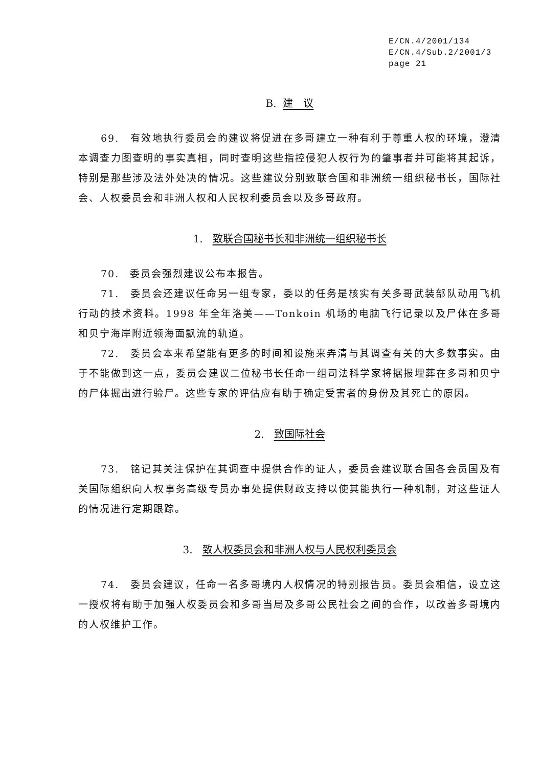E/CN.4/2001/134
E/CN.4/Sub.2/2001/3
page 21
B. 建　议
69.　有效地执行委员会的建议将促进在多哥建立一种有利于尊重人权的环境，澄清本调查力图查明的事实真相，同时查明这些指控侵犯人权行为的肇事者并可能将其起诉，特别是那些涉及法外处决的情况。这些建议分别致联合国和非洲统一组织秘书长，国际社会、人权委员会和非洲人权和人民权利委员会以及多哥政府。
1. 致联合国秘书长和非洲统一组织秘书长
70.　委员会强烈建议公布本报告。
71.　委员会还建议任命另一组专家，委以的任务是核实有关多哥武装部队动用飞机行动的技术资料。1998 年全年洛美——Tonkoin 机场的电脑飞行记录以及尸体在多哥和贝宁海岸附近领海面飘流的轨道。
72.　委员会本来希望能有更多的时间和设施来弄清与其调查有关的大多数事实。由于不能做到这一点，委员会建议二位秘书长任命一组司法科学家将据报埋葬在多哥和贝宁的尸体掘出进行验尸。这些专家的评估应有助于确定受害者的身份及其死亡的原因。
2. 致国际社会
73.　铭记其关注保护在其调查中提供合作的证人，委员会建议联合国各会员国及有关国际组织向人权事务高级专员办事处提供财政支持以使其能执行一种机制，对这些证人的情况进行定期跟踪。
3. 致人权委员会和非洲人权与人民权利委员会
74.　委员会建议，任命一名多哥境内人权情况的特别报告员。委员会相信，设立这一授权将有助于加强人权委员会和多哥当局及多哥公民社会之间的合作，以改善多哥境内的人权维护工作。